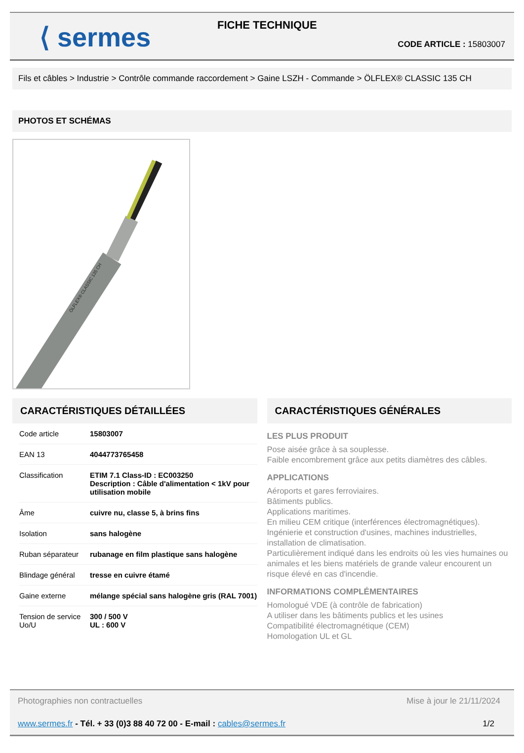⟨ sermes
FICHE TECHNIQUE
CODE ARTICLE : 15803007
Fils et câbles > Industrie > Contrôle commande raccordement > Gaine LSZH - Commande > ÖLFLEX® CLASSIC 135 CH
PHOTOS ET SCHÉMAS
ÖLFLEX® CLASSIC 135 CH
CARACTÉRISTIQUES DÉTAILLÉES
| Code article | 15803007 |
| EAN 13 | 4044773765458 |
| Classification | ETIM 7.1 Class-ID : EC003250 Description : Câble d'alimentation < 1kV pour utilisation mobile |
| Âme | cuivre nu, classe 5, à brins fins |
| Isolation | sans halogène |
| Ruban séparateur | rubanage en film plastique sans halogène |
| Blindage général | tresse en cuivre étamé |
| Gaine externe | mélange spécial sans halogène gris (RAL 7001) |
| Tension de service Uo/U | 300 / 500 V UL : 600 V |
CARACTÉRISTIQUES GÉNÉRALES
LES PLUS PRODUIT
Pose aisée grâce à sa souplesse.
Faible encombrement grâce aux petits diamètres des câbles.
APPLICATIONS
Aéroports et gares ferroviaires.
Bâtiments publics.
Applications maritimes.
En milieu CEM critique (interférences électromagnétiques).
Ingénierie et construction d'usines, machines industrielles, installation de climatisation.
Particulièrement indiqué dans les endroits où les vies humaines ou animales et les biens matériels de grande valeur encourent un risque élevé en cas d'incendie.
INFORMATIONS COMPLÉMENTAIRES
Homologué VDE (à contrôle de fabrication)
A utiliser dans les bâtiments publics et les usines
Compatibilité électromagnétique (CEM)
Homologation UL et GL
Photographies non contractuelles Mise à jour le 21/11/2024
www.sermes.fr - Tél. + 33 (0)3 88 40 72 00 - E-mail : cables@sermes.fr 1/2